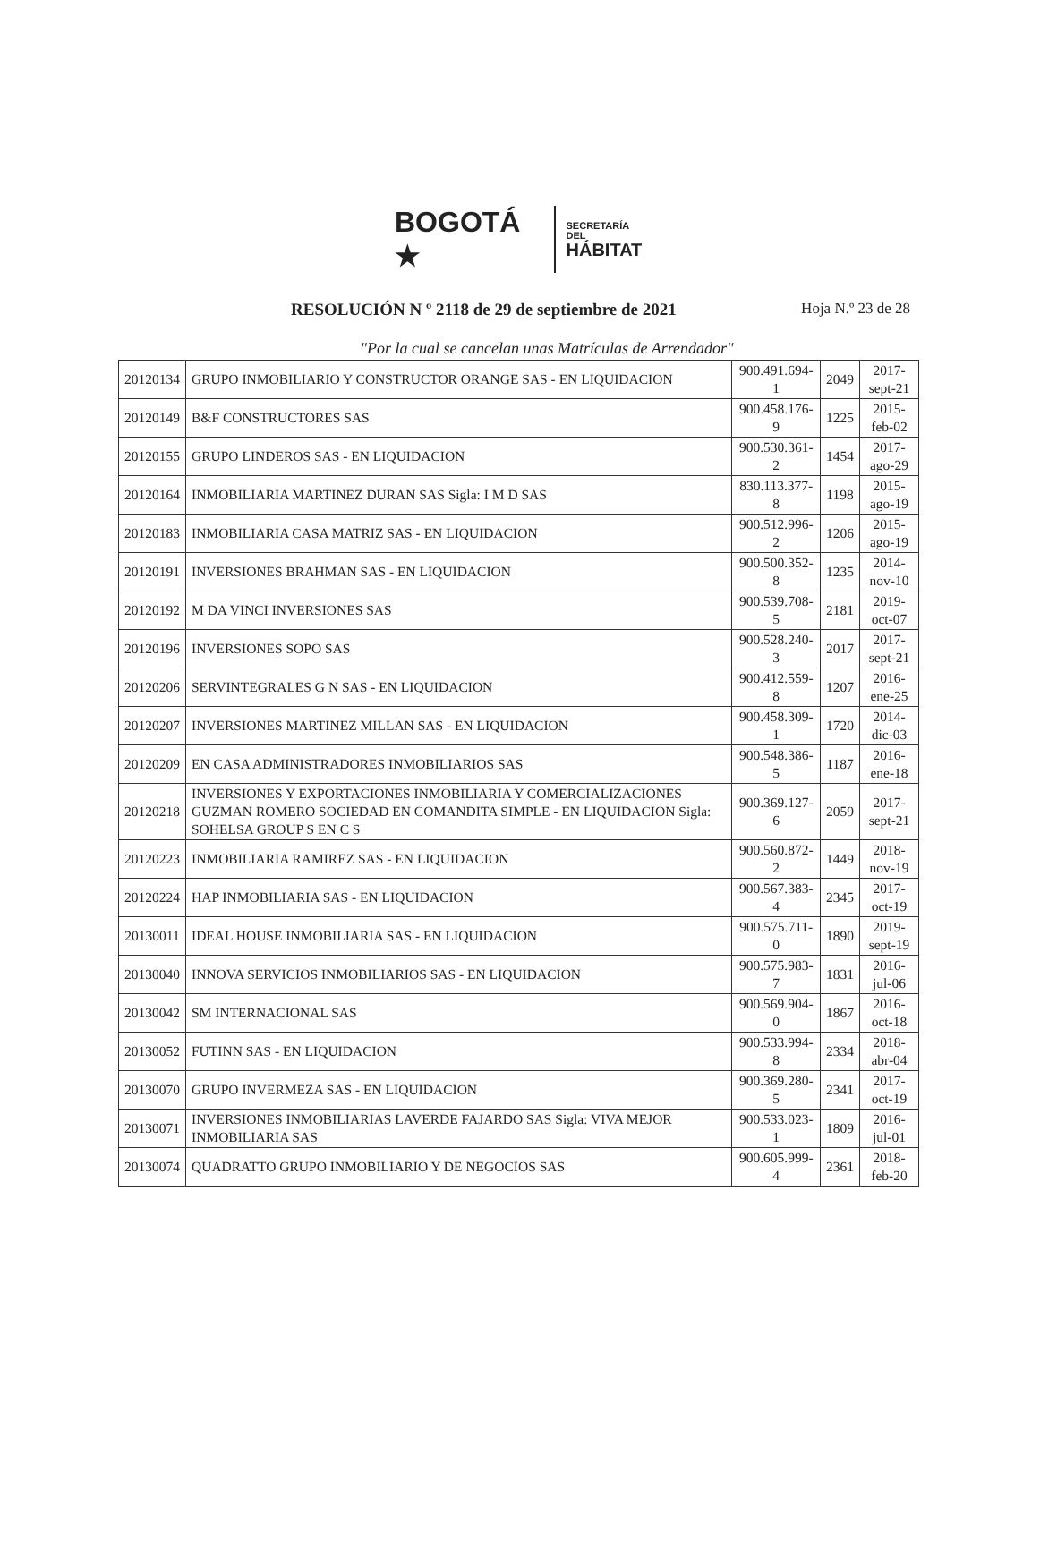BOGOTÁ ★
SECRETARÍA DEL
HÁBITAT
RESOLUCIÓN N º 2118 de 29 de septiembre de 2021
Hoja N.º 23 de 28
"Por la cual se cancelan unas Matrículas de Arrendador"
| 20120134 | GRUPO INMOBILIARIO Y CONSTRUCTOR ORANGE SAS - EN LIQUIDACION | 900.491.694-1 | 2049 | 2017-sept-21 |
| 20120149 | B&F CONSTRUCTORES SAS | 900.458.176-9 | 1225 | 2015-feb-02 |
| 20120155 | GRUPO LINDEROS SAS - EN LIQUIDACION | 900.530.361-2 | 1454 | 2017-ago-29 |
| 20120164 | INMOBILIARIA MARTINEZ DURAN SAS Sigla: I M D SAS | 830.113.377-8 | 1198 | 2015-ago-19 |
| 20120183 | INMOBILIARIA CASA MATRIZ SAS - EN LIQUIDACION | 900.512.996-2 | 1206 | 2015-ago-19 |
| 20120191 | INVERSIONES BRAHMAN SAS - EN LIQUIDACION | 900.500.352-8 | 1235 | 2014-nov-10 |
| 20120192 | M DA VINCI INVERSIONES SAS | 900.539.708-5 | 2181 | 2019-oct-07 |
| 20120196 | INVERSIONES SOPO SAS | 900.528.240-3 | 2017 | 2017-sept-21 |
| 20120206 | SERVINTEGRALES G N SAS - EN LIQUIDACION | 900.412.559-8 | 1207 | 2016-ene-25 |
| 20120207 | INVERSIONES MARTINEZ MILLAN SAS - EN LIQUIDACION | 900.458.309-1 | 1720 | 2014-dic-03 |
| 20120209 | EN CASA ADMINISTRADORES INMOBILIARIOS SAS | 900.548.386-5 | 1187 | 2016-ene-18 |
| 20120218 | INVERSIONES Y EXPORTACIONES INMOBILIARIA Y COMERCIALIZACIONES GUZMAN ROMERO SOCIEDAD EN COMANDITA SIMPLE - EN LIQUIDACION Sigla: SOHELSA GROUP S EN C S | 900.369.127-6 | 2059 | 2017-sept-21 |
| 20120223 | INMOBILIARIA RAMIREZ SAS - EN LIQUIDACION | 900.560.872-2 | 1449 | 2018-nov-19 |
| 20120224 | HAP INMOBILIARIA SAS - EN LIQUIDACION | 900.567.383-4 | 2345 | 2017-oct-19 |
| 20130011 | IDEAL HOUSE INMOBILIARIA SAS - EN LIQUIDACION | 900.575.711-0 | 1890 | 2019-sept-19 |
| 20130040 | INNOVA SERVICIOS INMOBILIARIOS SAS - EN LIQUIDACION | 900.575.983-7 | 1831 | 2016-jul-06 |
| 20130042 | SM INTERNACIONAL SAS | 900.569.904-0 | 1867 | 2016-oct-18 |
| 20130052 | FUTINN SAS - EN LIQUIDACION | 900.533.994-8 | 2334 | 2018-abr-04 |
| 20130070 | GRUPO INVERMEZA SAS - EN LIQUIDACION | 900.369.280-5 | 2341 | 2017-oct-19 |
| 20130071 | INVERSIONES INMOBILIARIAS LAVERDE FAJARDO SAS Sigla: VIVA MEJOR INMOBILIARIA SAS | 900.533.023-1 | 1809 | 2016-jul-01 |
| 20130074 | QUADRATTO GRUPO INMOBILIARIO Y DE NEGOCIOS SAS | 900.605.999-4 | 2361 | 2018-feb-20 |